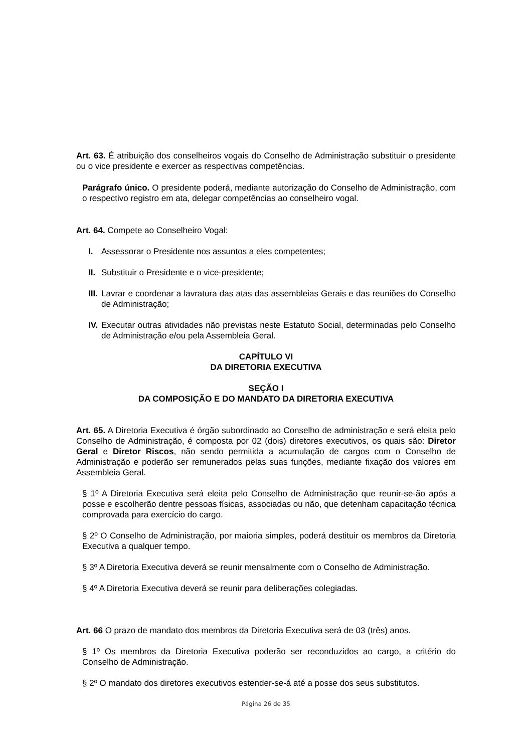Art. 63. É atribuição dos conselheiros vogais do Conselho de Administração substituir o presidente ou o vice presidente e exercer as respectivas competências.
Parágrafo único. O presidente poderá, mediante autorização do Conselho de Administração, com o respectivo registro em ata, delegar competências ao conselheiro vogal.
Art. 64. Compete ao Conselheiro Vogal:
I. Assessorar o Presidente nos assuntos a eles competentes;
II. Substituir o Presidente e o vice-presidente;
III. Lavrar e coordenar a lavratura das atas das assembleias Gerais e das reuniões do Conselho de Administração;
IV. Executar outras atividades não previstas neste Estatuto Social, determinadas pelo Conselho de Administração e/ou pela Assembleia Geral.
CAPÍTULO VI
DA DIRETORIA EXECUTIVA
SEÇÃO I
DA COMPOSIÇÃO E DO MANDATO DA DIRETORIA EXECUTIVA
Art. 65. A Diretoria Executiva é órgão subordinado ao Conselho de administração e será eleita pelo Conselho de Administração, é composta por 02 (dois) diretores executivos, os quais são: Diretor Geral e Diretor Riscos, não sendo permitida a acumulação de cargos com o Conselho de Administração e poderão ser remunerados pelas suas funções, mediante fixação dos valores em Assembleia Geral.
§ 1º A Diretoria Executiva será eleita pelo Conselho de Administração que reunir-se-ão após a posse e escolherão dentre pessoas físicas, associadas ou não, que detenham capacitação técnica comprovada para exercício do cargo.
§ 2º O Conselho de Administração, por maioria simples, poderá destituir os membros da Diretoria Executiva a qualquer tempo.
§ 3º A Diretoria Executiva deverá se reunir mensalmente com o Conselho de Administração.
§ 4º A Diretoria Executiva deverá se reunir para deliberações colegiadas.
Art. 66 O prazo de mandato dos membros da Diretoria Executiva será de 03 (três) anos.
§ 1º Os membros da Diretoria Executiva poderão ser reconduzidos ao cargo, a critério do Conselho de Administração.
§ 2º O mandato dos diretores executivos estender-se-á até a posse dos seus substitutos.
Página 26 de 35